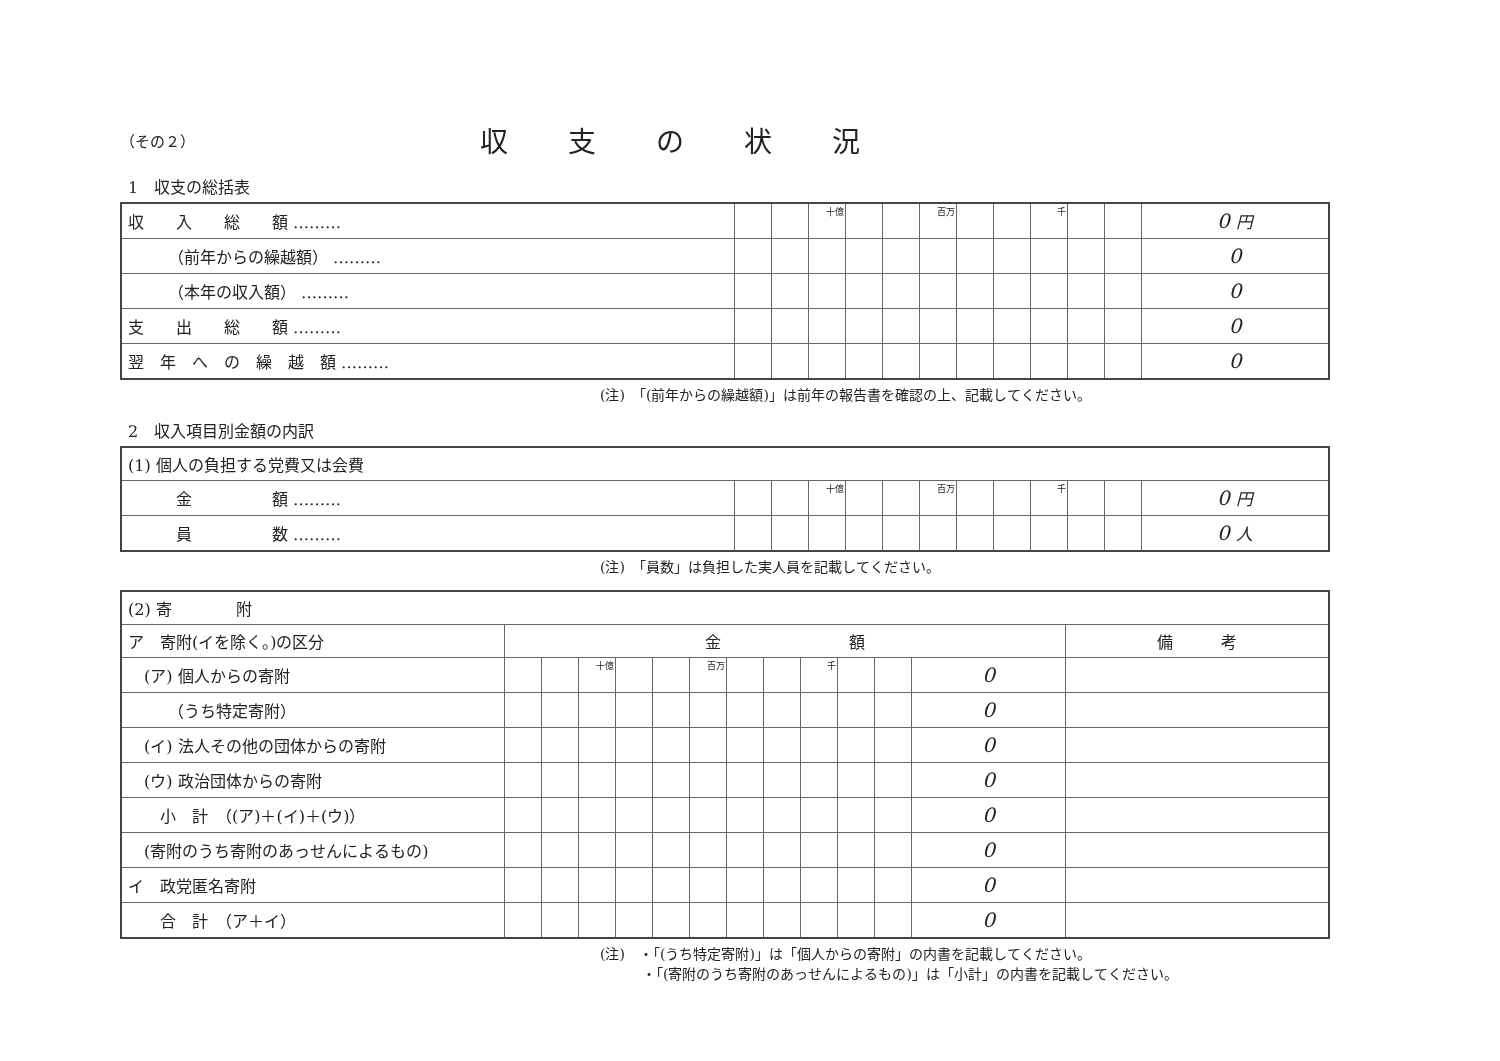（その２）
収支の状況
1　収支の総括表
| 収 入 総 額 ……… | | | 十億 | | | 百万 | | | 千 | | | 0 円 |
| （前年からの繰越額） ……… | | | | | | | | | | | | 0 |
| （本年の収入額） ……… | | | | | | | | | | | | 0 |
| 支 出 総 額 ……… | | | | | | | | | | | | 0 |
| 翌 年 へ の 繰 越 額 ……… | | | | | | | | | | | | 0 |
(注)　「(前年からの繰越額)」は前年の報告書を確認の上、記載してください。
2　収入項目別金額の内訳
| (1) 個人の負担する党費又は会費 | | | | | | | | | | | | |
| 金 額 ……… | | | 十億 | | | 百万 | | | 千 | | | 0 円 |
| 員 数 ……… | | | | | | | | | | | | 0 人 |
(注)　「員数」は負担した実人員を記載してください。
| (2) 寄 附 | | | | | | | | | | | | | |
| ア 寄附(イを除く。)の区分 | 金 額 | | | | | | | | | | | | 備 考 |
| (ア) 個人からの寄附 | | | 十億 | | | 百万 | | | 千 | | | 0 | |
| （うち特定寄附） | | | | | | | | | | | | 0 | |
| (イ) 法人その他の団体からの寄附 | | | | | | | | | | | | 0 | |
| (ウ) 政治団体からの寄附 | | | | | | | | | | | | 0 | |
| 小 計 （(ア)＋(イ)＋(ウ)） | | | | | | | | | | | | 0 | |
| (寄附のうち寄附のあっせんによるもの) | | | | | | | | | | | | 0 | |
| イ 政党匿名寄附 | | | | | | | | | | | | 0 | |
| 合 計 （ア＋イ） | | | | | | | | | | | | 0 | |
(注)　・「(うち特定寄附)」は「個人からの寄附」の内書を記載してください。
　　　・「(寄附のうち寄附のあっせんによるもの)」は「小計」の内書を記載してください。